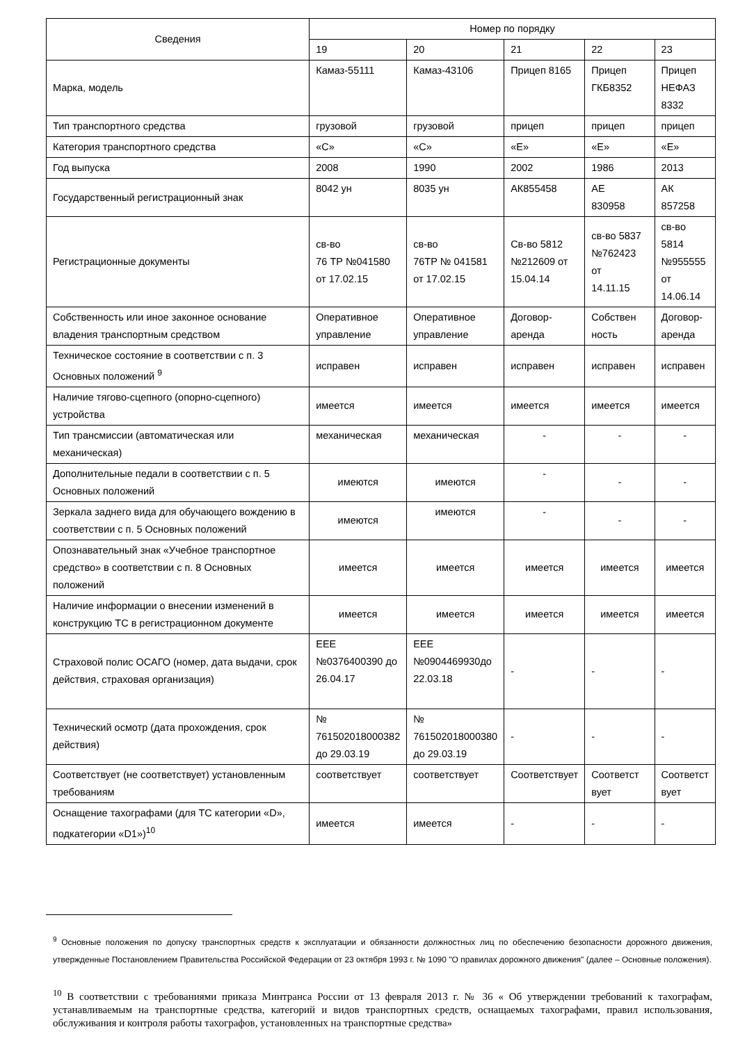| Сведения | Номер по порядку | | | | |
| --- | --- | --- | --- | --- | --- |
| | 19 | 20 | 21 | 22 | 23 |
| Марка, модель | Камаз-55111 | Камаз-43106 | Прицеп 8165 | Прицеп ГКБ8352 | Прицеп НЕФАЗ 8332 |
| Тип транспортного средства | грузовой | грузовой | прицеп | прицеп | прицеп |
| Категория транспортного средства | «С» | «С» | «Е» | «Е» | «Е» |
| Год выпуска | 2008 | 1990 | 2002 | 1986 | 2013 |
| Государственный регистрационный знак | 8042 ун | 8035 ун | АК855458 | АЕ 830958 | АК 857258 |
| Регистрационные документы | св-во 76 ТР №041580 от 17.02.15 | св-во 76ТР № 041581 от 17.02.15 | Св-во 5812 №212609 от 15.04.14 | св-во 5837 №762423 от 14.11.15 | св-во 5814 №955555 от 14.06.14 |
| Собственность или иное законное основание владения транспортным средством | Оперативное управление | Оперативное управление | Договор-аренда | Собствен ность | Договор-аренда |
| Техническое состояние в соответствии с п. 3 Основных положений <sup>9</sup> | исправен | исправен | исправен | исправен | исправен |
| Наличие тягово-сцепного (опорно-сцепного) устройства | имеется | имеется | имеется | имеется | имеется |
| Тип трансмиссии (автоматическая или механическая) | механическая | механическая | - | - | - |
| Дополнительные педали в соответствии с п. 5 Основных положений | имеются | имеются | - | - | - |
| Зеркала заднего вида для обучающего вождению в соответствии с п. 5 Основных положений | имеются | имеются | - | - | - |
| Опознавательный знак «Учебное транспортное средство» в соответствии с п. 8 Основных положений | имеется | имеется | имеется | имеется | имеется |
| Наличие информации о внесении изменений в конструкцию ТС в регистрационном документе | имеется | имеется | имеется | имеется | имеется |
| Страховой полис ОСАГО (номер, дата выдачи, срок действия, страховая организация) | ЕЕЕ №0376400390 до 26.04.17 | ЕЕЕ №0904469930до 22.03.18 | - | - | - |
| Технический осмотр (дата прохождения, срок действия) | № 761502018000382 до 29.03.19 | № 761502018000380 до 29.03.19 | - | - | - |
| Соответствует (не соответствует) установленным требованиям | соответствует | соответствует | Соответствует | Соответст вует | Соответст вует |
| Оснащение тахографами (для ТС категории «D», подкатегории «D1»)<sup>10</sup> | имеется | имеется | - | - | - |
<sup>9</sup> Основные положения по допуску транспортных средств к эксплуатации и обязанности должностных лиц по обеспечению безопасности дорожного движения, утвержденные Постановлением Правительства Российской Федерации от 23 октября 1993 г. № 1090 "О правилах дорожного движения" (далее – Основные положения).
<sup>10</sup> В соответствии с требованиями приказа Минтранса России от 13 февраля 2013 г. № 36 « Об утверждении требований к тахографам, устанавливаемым на транспортные средства, категорий и видов транспортных средств, оснащаемых тахографами, правил использования, обслуживания и контроля работы тахографов, установленных на транспортные средства»